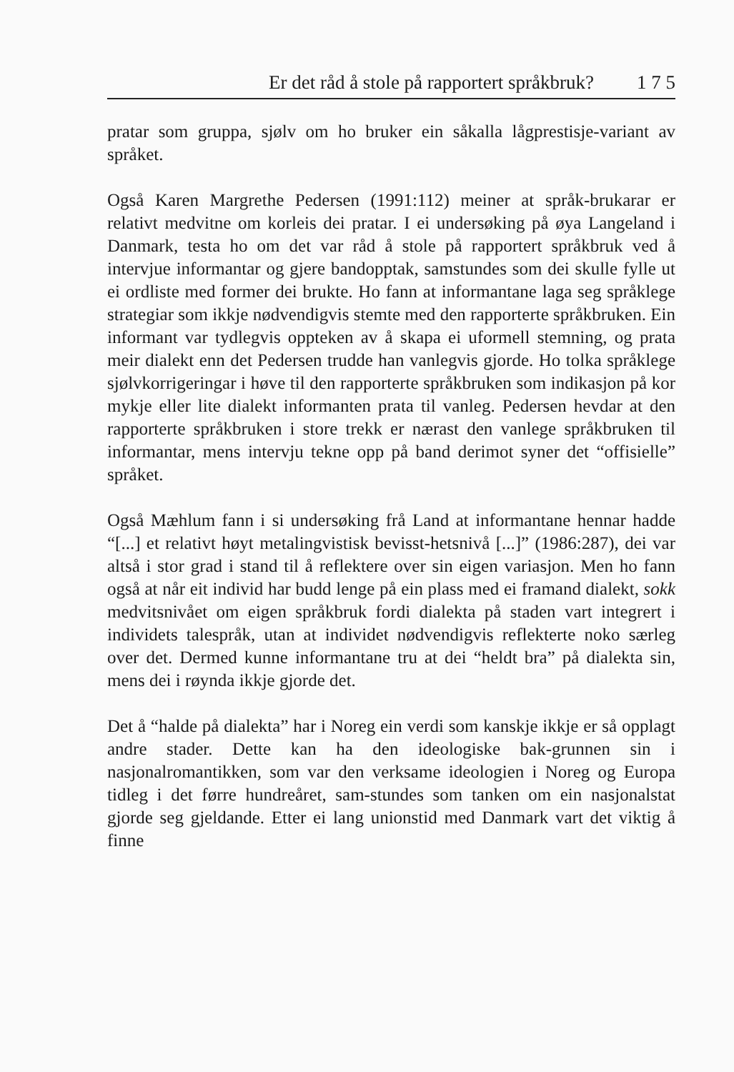Er det råd å stole på rapportert språkbruk? 1 7 5
pratar som gruppa, sjølv om ho bruker ein såkalla lågprestisje-variant av språket.
Også Karen Margrethe Pedersen (1991:112) meiner at språk-brukarar er relativt medvitne om korleis dei pratar. I ei undersøking på øya Langeland i Danmark, testa ho om det var råd å stole på rapportert språkbruk ved å intervjue informantar og gjere bandopptak, samstundes som dei skulle fylle ut ei ordliste med former dei brukte. Ho fann at informantane laga seg språklege strategiar som ikkje nødvendigvis stemte med den rapporterte språkbruken. Ein informant var tydlegvis oppteken av å skapa ei uformell stemning, og prata meir dialekt enn det Pedersen trudde han vanlegvis gjorde. Ho tolka språklege sjølvkorrigeringar i høve til den rapporterte språkbruken som indikasjon på kor mykje eller lite dialekt informanten prata til vanleg. Pedersen hevdar at den rapporterte språkbruken i store trekk er nærast den vanlege språkbruken til informantar, mens intervju tekne opp på band derimot syner det “offisielle” språket.
Også Mæhlum fann i si undersøking frå Land at informantane hennar hadde “[...] et relativt høyt metalingvistisk bevisst-hetsnivå [...]” (1986:287), dei var altså i stor grad i stand til å reflektere over sin eigen variasjon. Men ho fann også at når eit individ har budd lenge på ein plass med ei framand dialekt, sokk medvitsnivået om eigen språkbruk fordi dialekta på staden vart integrert i individets talespråk, utan at individet nødvendigvis reflekterte noko særleg over det. Dermed kunne informantane tru at dei “heldt bra” på dialekta sin, mens dei i røynda ikkje gjorde det.
Det å “halde på dialekta” har i Noreg ein verdi som kanskje ikkje er så opplagt andre stader. Dette kan ha den ideologiske bak-grunnen sin i nasjonalromantikken, som var den verksame ideologien i Noreg og Europa tidleg i det førre hundreåret, sam-stundes som tanken om ein nasjonalstat gjorde seg gjeldande. Etter ei lang unionstid med Danmark vart det viktig å finne